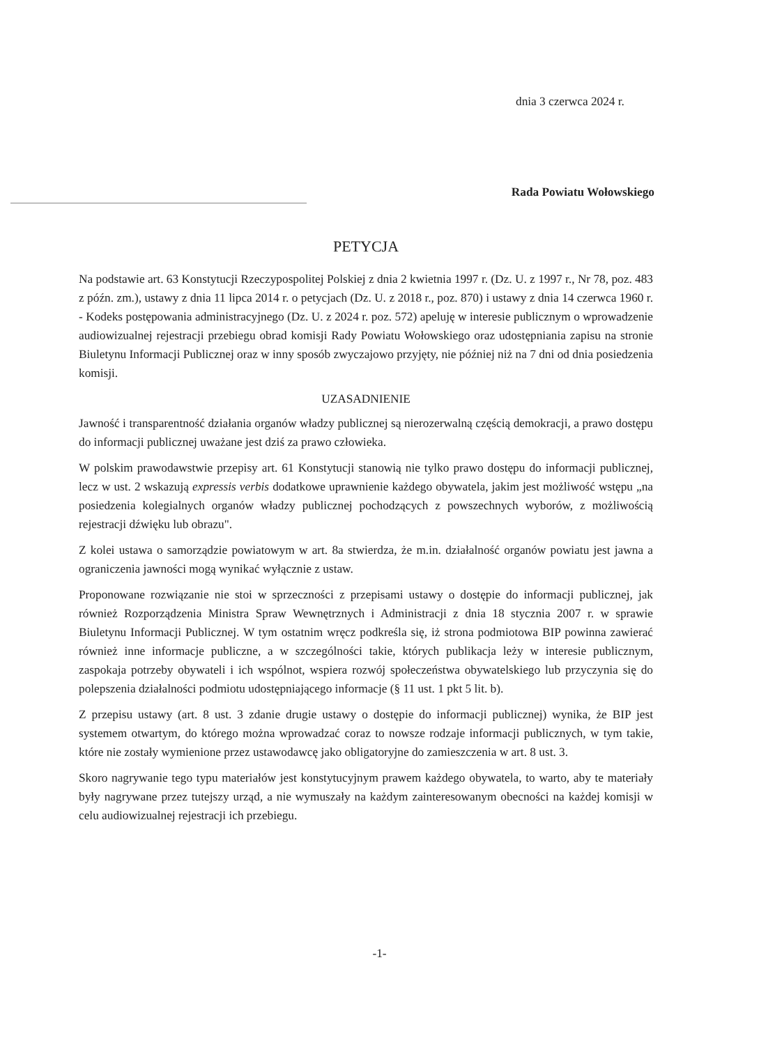dnia 3 czerwca 2024 r.
Rada Powiatu Wołowskiego
PETYCJA
Na podstawie art. 63 Konstytucji Rzeczypospolitej Polskiej z dnia 2 kwietnia 1997 r. (Dz. U. z 1997 r., Nr 78, poz. 483 z późn. zm.), ustawy z dnia 11 lipca 2014 r. o petycjach (Dz. U. z 2018 r., poz. 870) i ustawy z dnia 14 czerwca 1960 r. - Kodeks postępowania administracyjnego (Dz. U. z 2024 r. poz. 572) apeluję w interesie publicznym o wprowadzenie audiowizualnej rejestracji przebiegu obrad komisji Rady Powiatu Wołowskiego oraz udostępniania zapisu na stronie Biuletynu Informacji Publicznej oraz w inny sposób zwyczajowo przyjęty, nie później niż na 7 dni od dnia posiedzenia komisji.
UZASADNIENIE
Jawność i transparentność działania organów władzy publicznej są nierozerwalną częścią demokracji, a prawo dostępu do informacji publicznej uważane jest dziś za prawo człowieka.
W polskim prawodawstwie przepisy art. 61 Konstytucji stanowią nie tylko prawo dostępu do informacji publicznej, lecz w ust. 2 wskazują expressis verbis dodatkowe uprawnienie każdego obywatela, jakim jest możliwość wstępu „na posiedzenia kolegialnych organów władzy publicznej pochodzących z powszechnych wyborów, z możliwością rejestracji dźwięku lub obrazu".
Z kolei ustawa o samorządzie powiatowym w art. 8a stwierdza, że m.in. działalność organów powiatu jest jawna a ograniczenia jawności mogą wynikać wyłącznie z ustaw.
Proponowane rozwiązanie nie stoi w sprzeczności z przepisami ustawy o dostępie do informacji publicznej, jak również Rozporządzenia Ministra Spraw Wewnętrznych i Administracji z dnia 18 stycznia 2007 r. w sprawie Biuletynu Informacji Publicznej. W tym ostatnim wręcz podkreśla się, iż strona podmiotowa BIP powinna zawierać również inne informacje publiczne, a w szczególności takie, których publikacja leży w interesie publicznym, zaspokaja potrzeby obywateli i ich wspólnot, wspiera rozwój społeczeństwa obywatelskiego lub przyczynia się do polepszenia działalności podmiotu udostępniającego informacje (§ 11 ust. 1 pkt 5 lit. b).
Z przepisu ustawy (art. 8 ust. 3 zdanie drugie ustawy o dostępie do informacji publicznej) wynika, że BIP jest systemem otwartym, do którego można wprowadzać coraz to nowsze rodzaje informacji publicznych, w tym takie, które nie zostały wymienione przez ustawodawcę jako obligatoryjne do zamieszczenia w art. 8 ust. 3.
Skoro nagrywanie tego typu materiałów jest konstytucyjnym prawem każdego obywatela, to warto, aby te materiały były nagrywane przez tutejszy urząd, a nie wymuszały na każdym zainteresowanym obecności na każdej komisji w celu audiowizualnej rejestracji ich przebiegu.
-1-